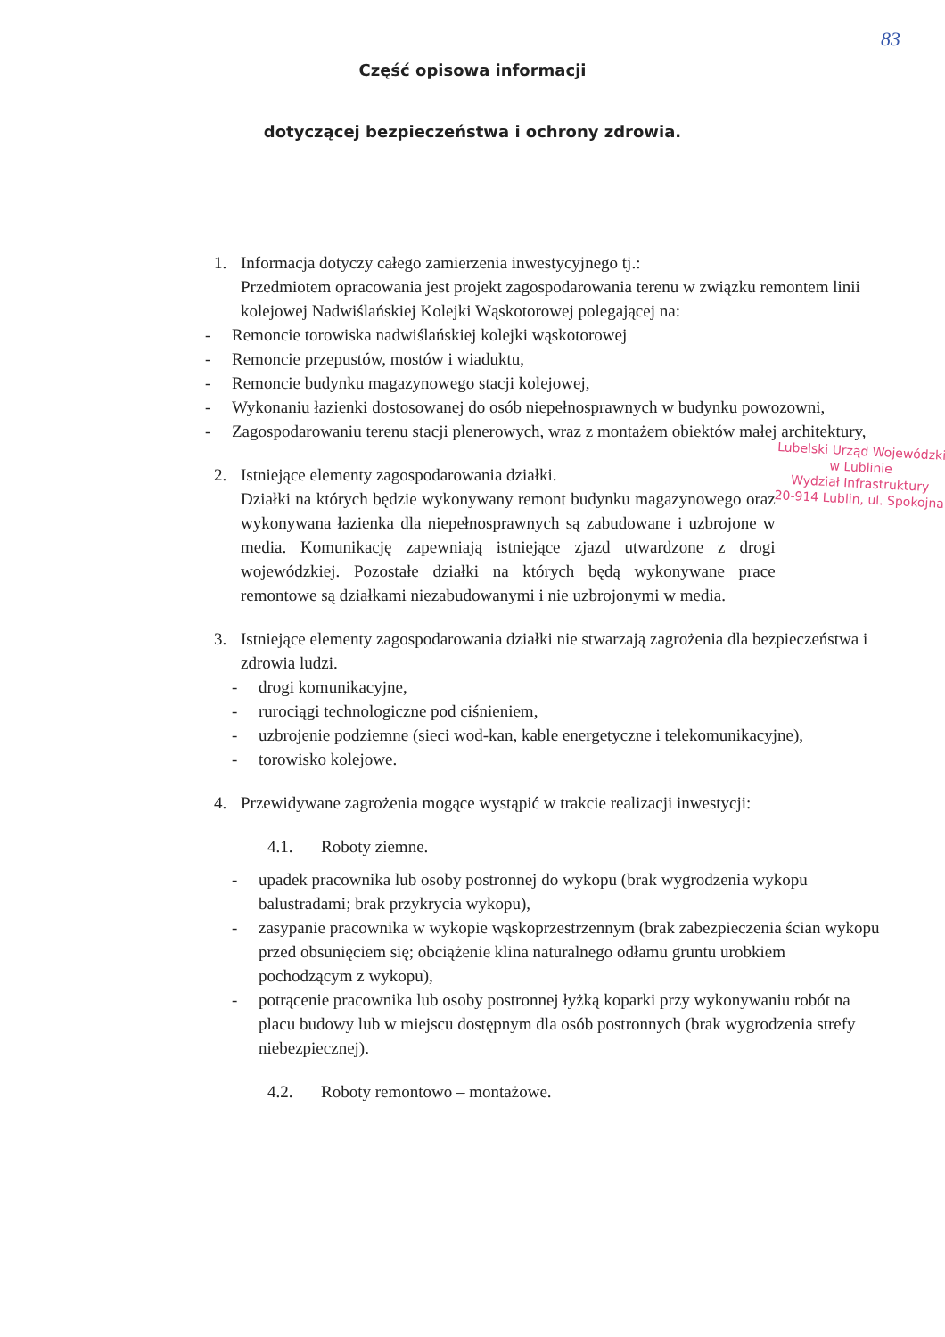83
Część opisowa informacji
dotyczącej bezpieczeństwa i ochrony zdrowia.
1. Informacja dotyczy całego zamierzenia inwestycyjnego tj.:
Przedmiotem opracowania jest projekt zagospodarowania terenu w związku remontem linii kolejowej Nadwiślańskiej Kolejki Wąskotorowej polegającej na:
- Remoncie torowiska nadwiślańskiej kolejki wąskotorowej
- Remoncie przepustów, mostów i wiaduktu,
- Remoncie budynku magazynowego stacji kolejowej,
- Wykonaniu łazienki dostosowanej do osób niepełnosprawnych w budynku powozowni,
- Zagospodarowaniu terenu stacji plenerowych, wraz z montażem obiektów małej architektury,
Lubelski Urząd Wojewódzki
w Lublinie
Wydział Infrastruktury
20-914 Lublin, ul. Spokojna
2. Istniejące elementy zagospodarowania działki.
Działki na których będzie wykonywany remont budynku magazynowego oraz wykonywana łazienka dla niepełnosprawnych są zabudowane i uzbrojone w media. Komunikację zapewniają istniejące zjazd utwardzone z drogi wojewódzkiej. Pozostałe działki na których będą wykonywane prace remontowe są działkami niezabudowanymi i nie uzbrojonymi w media.
3. Istniejące elementy zagospodarowania działki nie stwarzają zagrożenia dla bezpieczeństwa i zdrowia ludzi.
- drogi komunikacyjne,
- rurociągi technologiczne pod ciśnieniem,
- uzbrojenie podziemne (sieci wod-kan, kable energetyczne i telekomunikacyjne),
- torowisko kolejowe.
4. Przewidywane zagrożenia mogące wystąpić w trakcie realizacji inwestycji:
4.1. Roboty ziemne.
- upadek pracownika lub osoby postronnej do wykopu (brak wygrodzenia wykopu balustradami; brak przykrycia wykopu),
- zasypanie pracownika w wykopie wąskoprzestrzennym (brak zabezpieczenia ścian wykopu przed obsunięciem się; obciążenie klina naturalnego odłamu gruntu urobkiem pochodzącym z wykopu),
- potrącenie pracownika lub osoby postronnej łyżką koparki przy wykonywaniu robót na placu budowy lub w miejscu dostępnym dla osób postronnych (brak wygrodzenia strefy niebezpiecznej).
4.2. Roboty remontowo – montażowe.